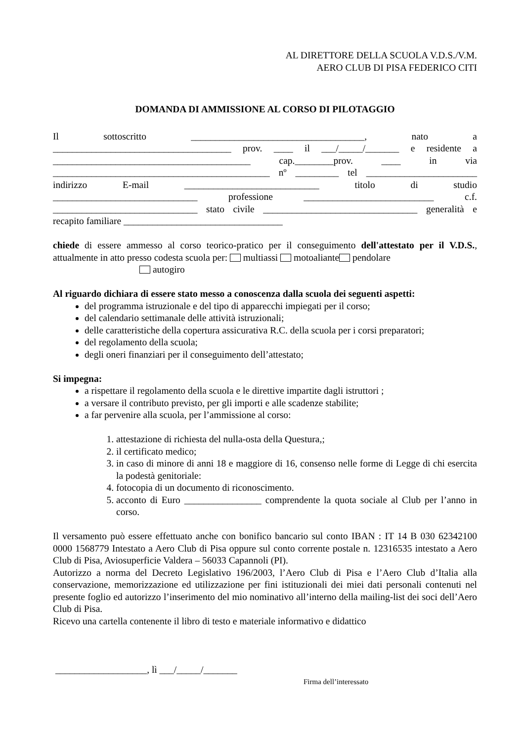AL DIRETTORE DELLA SCUOLA V.D.S./V.M.
AERO CLUB DI PISA FEDERICO CITI
DOMANDA DI AMMISSIONE AL CORSO DI PILOTAGGIO
Il sottoscritto ____________________________________, nato a
_____________________________________ prov. ____ il ___/_____/_______ e residente a
_________________________________________ cap.________prov. ____ in via
_____________________________________________ nº _________ tel _______________________
indirizzo E-mail ____________________________ titolo di studio
______________________________ professione ___________________________ c.f.
______________________________ stato civile ________________________________ generalità e
recapito familiare _________________________________
chiede di essere ammesso al corso teorico-pratico per il conseguimento dell'attestato per il V.D.S., attualmente in atto presso codesta scuola per: multiassi motoaliante pendolare
autogiro
Al riguardo dichiara di essere stato messo a conoscenza dalla scuola dei seguenti aspetti:
del programma istruzionale e del tipo di apparecchi impiegati per il corso;
del calendario settimanale delle attività istruzionali;
delle caratteristiche della copertura assicurativa R.C. della scuola per i corsi preparatori;
del regolamento della scuola;
degli oneri finanziari per il conseguimento dell’attestato;
Si impegna:
a rispettare il regolamento della scuola e le direttive impartite dagli istruttori ;
a versare il contributo previsto, per gli importi e alle scadenze stabilite;
a far pervenire alla scuola, per l’ammissione al corso:
1. attestazione di richiesta del nulla-osta della Questura,;
2. il certificato medico;
3. in caso di minore di anni 18 e maggiore di 16, consenso nelle forme di Legge di chi esercita la podestà genitoriale:
4. fotocopia di un documento di riconoscimento.
5. acconto di Euro ________________ comprendente la quota sociale al Club per l’anno in corso.
Il versamento può essere effettuato anche con bonifico bancario sul conto IBAN : IT 14 B 030 62342100 0000 1568779 Intestato a Aero Club di Pisa oppure sul conto corrente postale n. 12316535 intestato a Aero Club di Pisa, Aviosuperficie Valdera – 56033 Capannoli (PI).
Autorizzo a norma del Decreto Legislativo 196/2003, l’Aero Club di Pisa e l’Aero Club d’Italia alla conservazione, memorizzazione ed utilizzazione per fini istituzionali dei miei dati personali contenuti nel presente foglio ed autorizzo l’inserimento del mio nominativo all’interno della mailing-list dei soci dell’Aero Club di Pisa.
Ricevo una cartella contenente il libro di testo e materiale informativo e didattico
___________________, lì ___/_____/_______
Firma dell’interessato